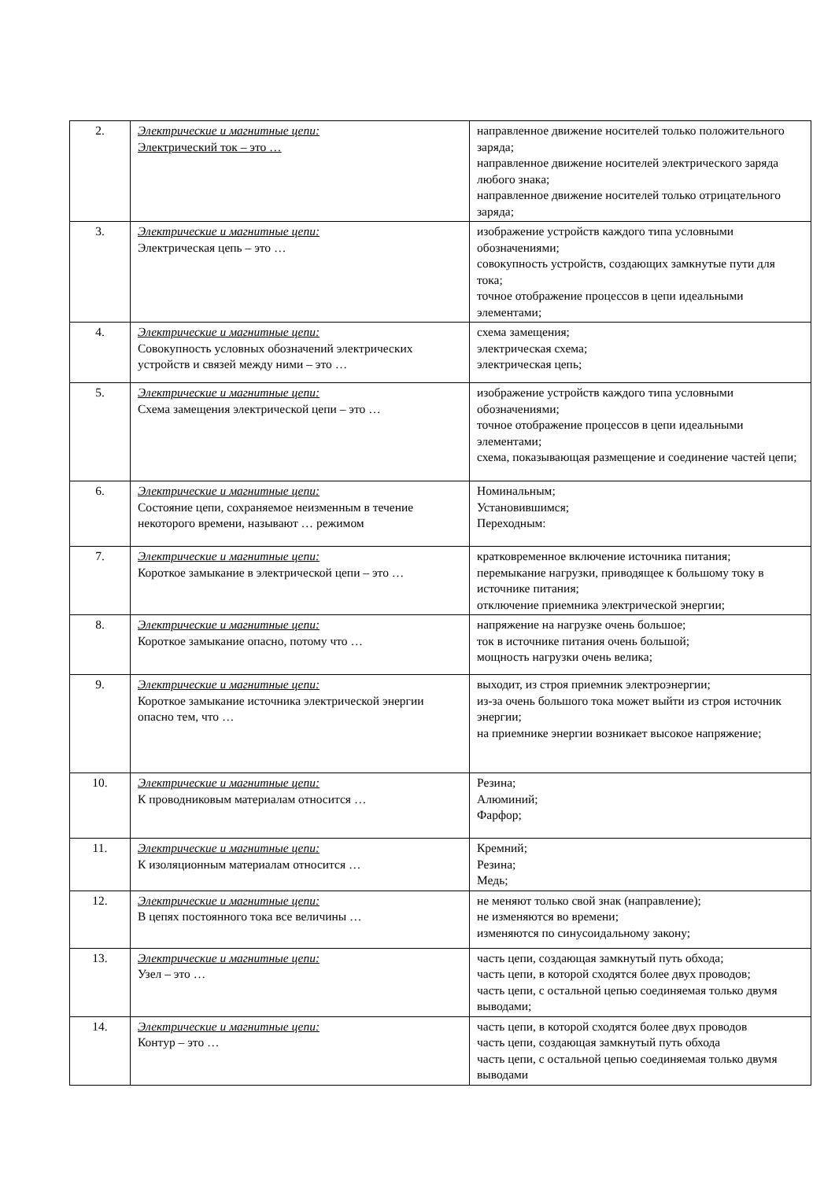| 2. | Электрические и магнитные цепи: Электрический ток – это … | направленное движение носителей только положительного заряда; направленное движение носителей электрического заряда любого знака; направленное движение носителей только отрицательного заряда; |
| 3. | Электрические и магнитные цепи: Электрическая цепь – это … | изображение устройств каждого типа условными обозначениями; совокупность устройств, создающих замкнутые пути для тока; точное отображение процессов в цепи идеальными элементами; |
| 4. | Электрические и магнитные цепи: Совокупность условных обозначений электрических устройств и связей между ними – это … | схема замещения; электрическая схема; электрическая цепь; |
| 5. | Электрические и магнитные цепи: Схема замещения электрической цепи – это … | изображение устройств каждого типа условными обозначениями; точное отображение процессов в цепи идеальными элементами; схема, показывающая размещение и соединение частей цепи; |
| 6. | Электрические и магнитные цепи: Состояние цепи, сохраняемое неизменным в течение некоторого времени, называют … режимом | Номинальным; Установившимся; Переходным: |
| 7. | Электрические и магнитные цепи: Короткое замыкание в электрической цепи – это … | кратковременное включение источника питания; перемыкание нагрузки, приводящее к большому току в источнике питания; отключение приемника электрической энергии; |
| 8. | Электрические и магнитные цепи: Короткое замыкание опасно, потому что … | напряжение на нагрузке очень большое; ток в источнике питания очень большой; мощность нагрузки очень велика; |
| 9. | Электрические и магнитные цепи: Короткое замыкание источника электрической энергии опасно тем, что … | выходит, из строя приемник электроэнергии; из-за очень большого тока может выйти из строя источник энергии; на приемнике энергии возникает высокое напряжение; |
| 10. | Электрические и магнитные цепи: К проводниковым материалам относится … | Резина; Алюминий; Фарфор; |
| 11. | Электрические и магнитные цепи: К изоляционным материалам относится … | Кремний; Резина; Медь; |
| 12. | Электрические и магнитные цепи: В цепях постоянного тока все величины … | не меняют только свой знак (направление); не изменяются во времени; изменяются по синусоидальному закону; |
| 13. | Электрические и магнитные цепи: Узел – это … | часть цепи, создающая замкнутый путь обхода; часть цепи, в которой сходятся более двух проводов; часть цепи, с остальной цепью соединяемая только двумя выводами; |
| 14. | Электрические и магнитные цепи: Контур – это … | часть цепи, в которой сходятся более двух проводов часть цепи, создающая замкнутый путь обхода часть цепи, с остальной цепью соединяемая только двумя выводами |